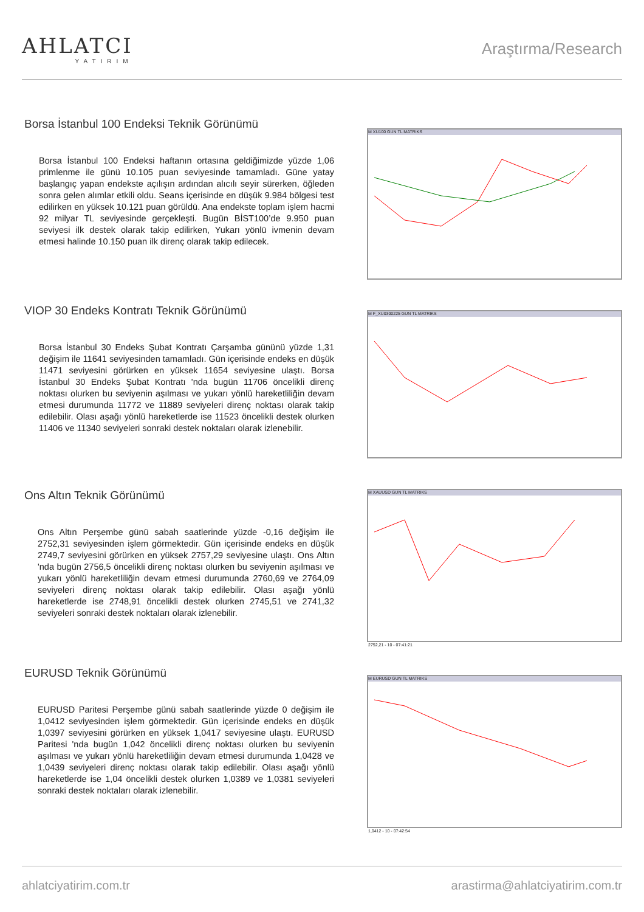AHLATCI
YATIRIM
Araştırma/Research
Borsa İstanbul 100 Endeksi Teknik Görünümü
Borsa İstanbul 100 Endeksi haftanın ortasına geldiğimizde yüzde 1,06 primlenme ile günü 10.105 puan seviyesinde tamamladı. Güne yatay başlangıç yapan endekste açılışın ardından alıcılı seyir sürerken, öğleden sonra gelen alımlar etkili oldu. Seans içerisinde en düşük 9.984 bölgesi test edilirken en yüksek 10.121 puan görüldü. Ana endekste toplam işlem hacmi 92 milyar TL seviyesinde gerçekleşti. Bugün BİST100’de 9.950 puan seviyesi ilk destek olarak takip edilirken, Yukarı yönlü ivmenin devam etmesi halinde 10.150 puan ilk direnç olarak takip edilecek.
M XU100 GUN TL MATRIKS
VIOP 30 Endeks Kontratı Teknik Görünümü
Borsa İstanbul 30 Endeks Şubat Kontratı Çarşamba gününü yüzde 1,31 değişim ile 11641 seviyesinden tamamladı. Gün içerisinde endeks en düşük 11471 seviyesini görürken en yüksek 11654 seviyesine ulaştı. Borsa İstanbul 30 Endeks Şubat Kontratı 'nda bugün 11706 öncelikli direnç noktası olurken bu seviyenin aşılması ve yukarı yönlü hareketliliğin devam etmesi durumunda 11772 ve 11889 seviyeleri direnç noktası olarak takip edilebilir. Olası aşağı yönlü hareketlerde ise 11523 öncelikli destek olurken 11406 ve 11340 seviyeleri sonraki destek noktaları olarak izlenebilir.
M F_XU0300225 GUN TL MATRIKS
Ons Altın Teknik Görünümü
Ons Altın Perşembe günü sabah saatlerinde yüzde -0,16 değişim ile 2752,31 seviyesinden işlem görmektedir. Gün içerisinde endeks en düşük 2749,7 seviyesini görürken en yüksek 2757,29 seviyesine ulaştı. Ons Altın 'nda bugün 2756,5 öncelikli direnç noktası olurken bu seviyenin aşılması ve yukarı yönlü hareketliliğin devam etmesi durumunda 2760,69 ve 2764,09 seviyeleri direnç noktası olarak takip edilebilir. Olası aşağı yönlü hareketlerde ise 2748,91 öncelikli destek olurken 2745,51 ve 2741,32 seviyeleri sonraki destek noktaları olarak izlenebilir.
M XAUUSD GUN TL MATRIKS
2752,21 - 10 - 07:41:21
EURUSD Teknik Görünümü
EURUSD Paritesi Perşembe günü sabah saatlerinde yüzde 0 değişim ile 1,0412 seviyesinden işlem görmektedir. Gün içerisinde endeks en düşük 1,0397 seviyesini görürken en yüksek 1,0417 seviyesine ulaştı. EURUSD Paritesi 'nda bugün 1,042 öncelikli direnç noktası olurken bu seviyenin aşılması ve yukarı yönlü hareketliliğin devam etmesi durumunda 1,0428 ve 1,0439 seviyeleri direnç noktası olarak takip edilebilir. Olası aşağı yönlü hareketlerde ise 1,04 öncelikli destek olurken 1,0389 ve 1,0381 seviyeleri sonraki destek noktaları olarak izlenebilir.
M EURUSD GUN TL MATRIKS
1,0412 - 10 - 07:42:54
ahlatciyatirim.com.tr arastirma@ahlatciyatirim.com.tr